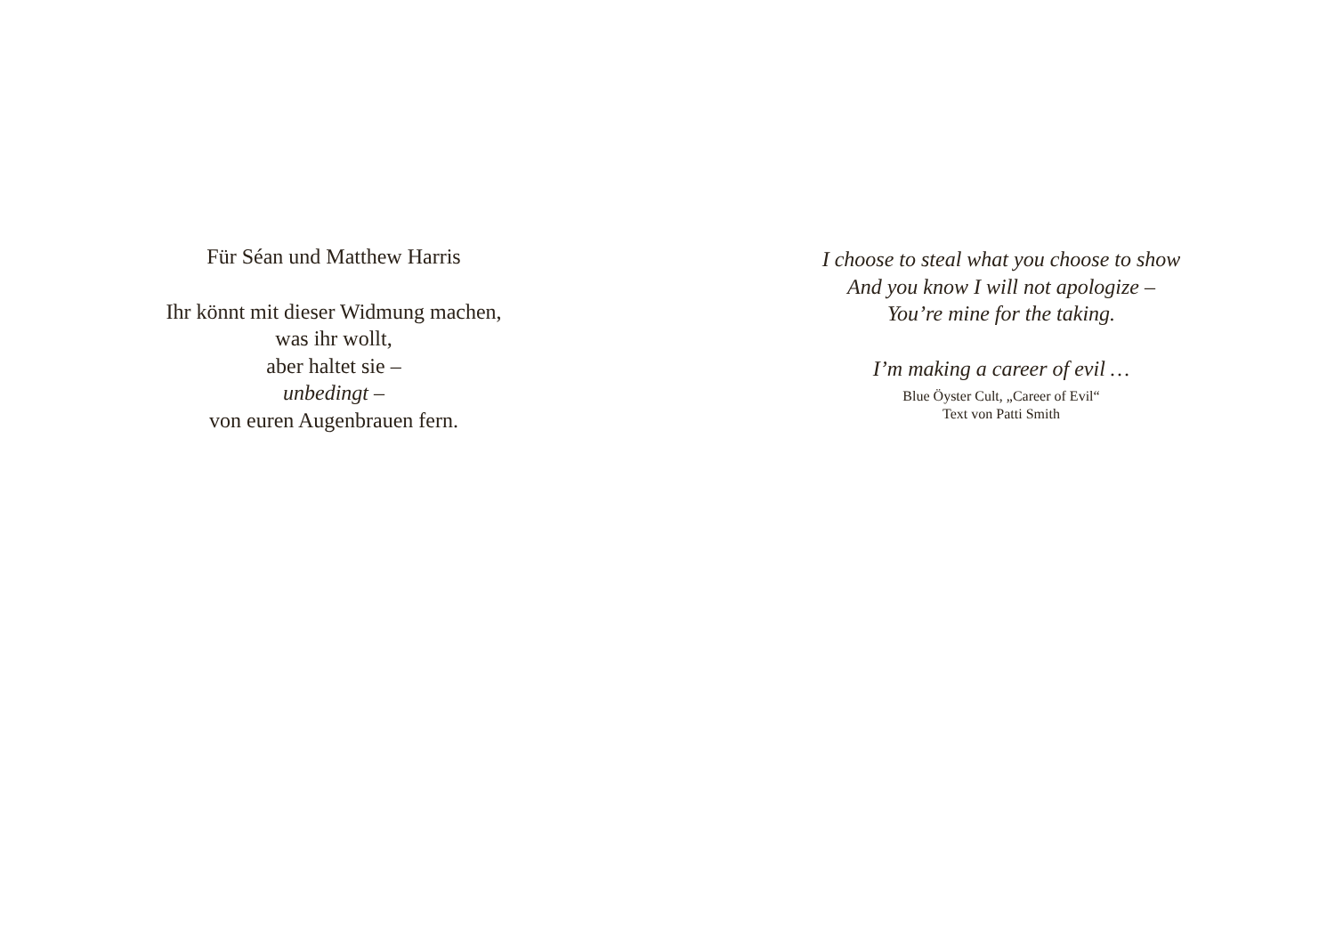Für Séan und Matthew Harris
Ihr könnt mit dieser Widmung machen,
was ihr wollt,
aber haltet sie –
unbedingt –
von euren Augenbrauen fern.
I choose to steal what you choose to show
And you know I will not apologize –
You’re mine for the taking.
I’m making a career of evil …
Blue Öyster Cult, „Career of Evil“
Text von Patti Smith